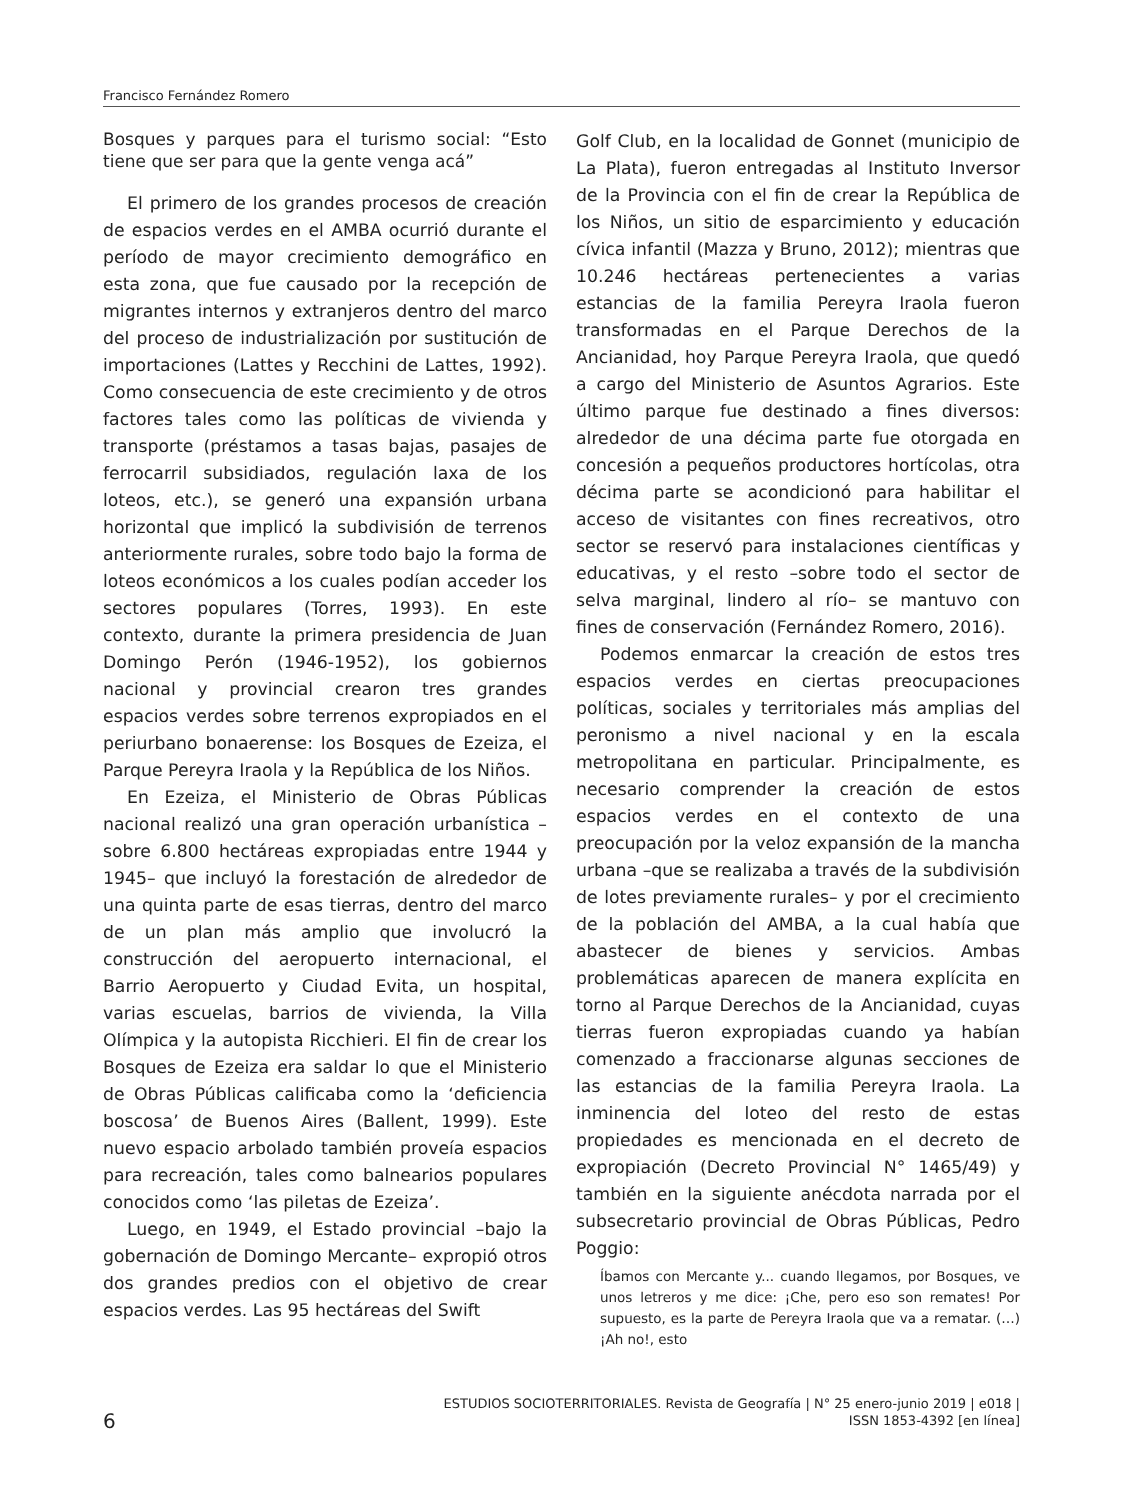Francisco Fernández Romero
Bosques y parques para el turismo social: “Esto tiene que ser para que la gente venga acá”
El primero de los grandes procesos de creación de espacios verdes en el AMBA ocurrió durante el período de mayor crecimiento demográfico en esta zona, que fue causado por la recepción de migrantes internos y extranjeros dentro del marco del proceso de industrialización por sustitución de importaciones (Lattes y Recchini de Lattes, 1992). Como consecuencia de este crecimiento y de otros factores tales como las políticas de vivienda y transporte (préstamos a tasas bajas, pasajes de ferrocarril subsidiados, regulación laxa de los loteos, etc.), se generó una expansión urbana horizontal que implicó la subdivisión de terrenos anteriormente rurales, sobre todo bajo la forma de loteos económicos a los cuales podían acceder los sectores populares (Torres, 1993). En este contexto, durante la primera presidencia de Juan Domingo Perón (1946-1952), los gobiernos nacional y provincial crearon tres grandes espacios verdes sobre terrenos expropiados en el periurbano bonaerense: los Bosques de Ezeiza, el Parque Pereyra Iraola y la República de los Niños.
En Ezeiza, el Ministerio de Obras Públicas nacional realizó una gran operación urbanística –sobre 6.800 hectáreas expropiadas entre 1944 y 1945– que incluyó la forestación de alrededor de una quinta parte de esas tierras, dentro del marco de un plan más amplio que involucró la construcción del aeropuerto internacional, el Barrio Aeropuerto y Ciudad Evita, un hospital, varias escuelas, barrios de vivienda, la Villa Olímpica y la autopista Ricchieri. El fin de crear los Bosques de Ezeiza era saldar lo que el Ministerio de Obras Públicas calificaba como la ‘deficiencia boscosa’ de Buenos Aires (Ballent, 1999). Este nuevo espacio arbolado también proveía espacios para recreación, tales como balnearios populares conocidos como ‘las piletas de Ezeiza’.
Luego, en 1949, el Estado provincial –bajo la gobernación de Domingo Mercante– expropió otros dos grandes predios con el objetivo de crear espacios verdes. Las 95 hectáreas del Swift
Golf Club, en la localidad de Gonnet (municipio de La Plata), fueron entregadas al Instituto Inversor de la Provincia con el fin de crear la República de los Niños, un sitio de esparcimiento y educación cívica infantil (Mazza y Bruno, 2012); mientras que 10.246 hectáreas pertenecientes a varias estancias de la familia Pereyra Iraola fueron transformadas en el Parque Derechos de la Ancianidad, hoy Parque Pereyra Iraola, que quedó a cargo del Ministerio de Asuntos Agrarios. Este último parque fue destinado a fines diversos: alrededor de una décima parte fue otorgada en concesión a pequeños productores hortícolas, otra décima parte se acondicionó para habilitar el acceso de visitantes con fines recreativos, otro sector se reservó para instalaciones científicas y educativas, y el resto –sobre todo el sector de selva marginal, lindero al río– se mantuvo con fines de conservación (Fernández Romero, 2016).
Podemos enmarcar la creación de estos tres espacios verdes en ciertas preocupaciones políticas, sociales y territoriales más amplias del peronismo a nivel nacional y en la escala metropolitana en particular. Principalmente, es necesario comprender la creación de estos espacios verdes en el contexto de una preocupación por la veloz expansión de la mancha urbana –que se realizaba a través de la subdivisión de lotes previamente rurales– y por el crecimiento de la población del AMBA, a la cual había que abastecer de bienes y servicios. Ambas problemáticas aparecen de manera explícita en torno al Parque Derechos de la Ancianidad, cuyas tierras fueron expropiadas cuando ya habían comenzado a fraccionarse algunas secciones de las estancias de la familia Pereyra Iraola. La inminencia del loteo del resto de estas propiedades es mencionada en el decreto de expropiación (Decreto Provincial N° 1465/49) y también en la siguiente anécdota narrada por el subsecretario provincial de Obras Públicas, Pedro Poggio:
Íbamos con Mercante y... cuando llegamos, por Bosques, ve unos letreros y me dice: ¡Che, pero eso son remates! Por supuesto, es la parte de Pereyra Iraola que va a rematar. (…) ¡Ah no!, esto
6
ESTUDIOS SOCIOTERRITORIALES. Revista de Geografía | N° 25 enero-junio 2019 | e018 |
ISSN 1853-4392 [en línea]